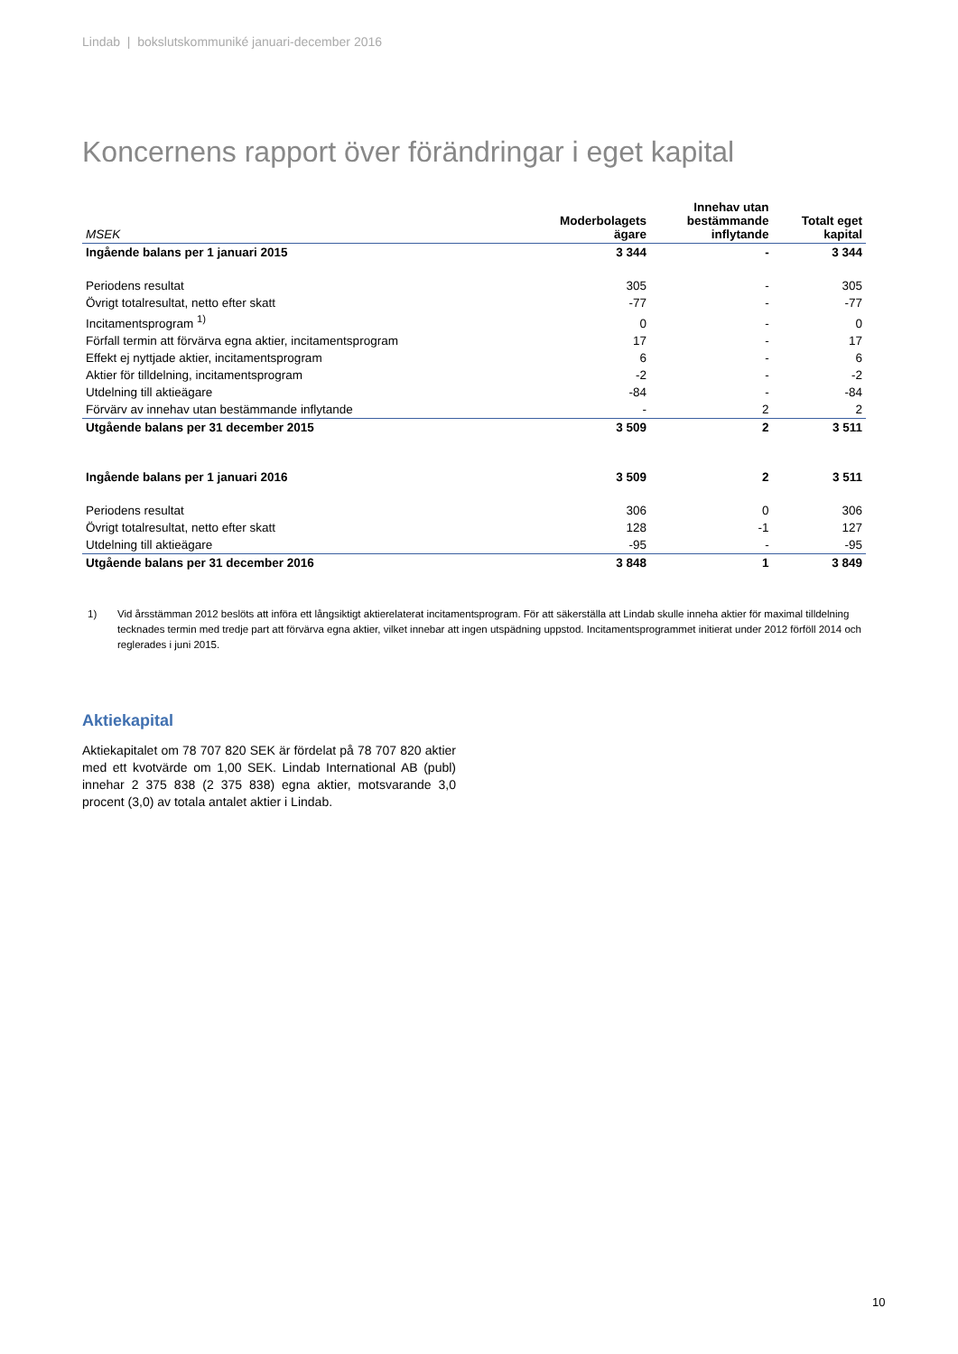Lindab | bokslutskommuniké januari-december 2016
Koncernens rapport över förändringar i eget kapital
| MSEK | Moderbolagets ägare | Innehav utan bestämmande inflytande | Totalt eget kapital |
| --- | --- | --- | --- |
| Ingående balans per 1 januari 2015 | 3 344 | - | 3 344 |
| Periodens resultat | 305 | - | 305 |
| Övrigt totalresultat, netto efter skatt | -77 | - | -77 |
| Incitamentsprogram <sup>1)</sup> | 0 | - | 0 |
| Förfall termin att förvärva egna aktier, incitamentsprogram | 17 | - | 17 |
| Effekt ej nyttjade aktier, incitamentsprogram | 6 | - | 6 |
| Aktier för tilldelning, incitamentsprogram | -2 | - | -2 |
| Utdelning till aktieägare | -84 | - | -84 |
| Förvärv av innehav utan bestämmande inflytande | - | 2 | 2 |
| Utgående balans per 31 december 2015 | 3 509 | 2 | 3 511 |
| Ingående balans per 1 januari 2016 | 3 509 | 2 | 3 511 |
| Periodens resultat | 306 | 0 | 306 |
| Övrigt totalresultat, netto efter skatt | 128 | -1 | 127 |
| Utdelning till aktieägare | -95 | - | -95 |
| Utgående balans per 31 december 2016 | 3 848 | 1 | 3 849 |
1) Vid årsstämman 2012 beslöts att införa ett långsiktigt aktierelaterat incitamentsprogram. För att säkerställa att Lindab skulle inneha aktier för maximal tilldelning tecknades termin med tredje part att förvärva egna aktier, vilket innebar att ingen utspädning uppstod. Incitamentsprogrammet initierat under 2012 förföll 2014 och reglerades i juni 2015.
Aktiekapital
Aktiekapitalet om 78 707 820 SEK är fördelat på 78 707 820 aktier med ett kvotvärde om 1,00 SEK. Lindab International AB (publ) innehar 2 375 838 (2 375 838) egna aktier, motsvarande 3,0 procent (3,0) av totala antalet aktier i Lindab.
10